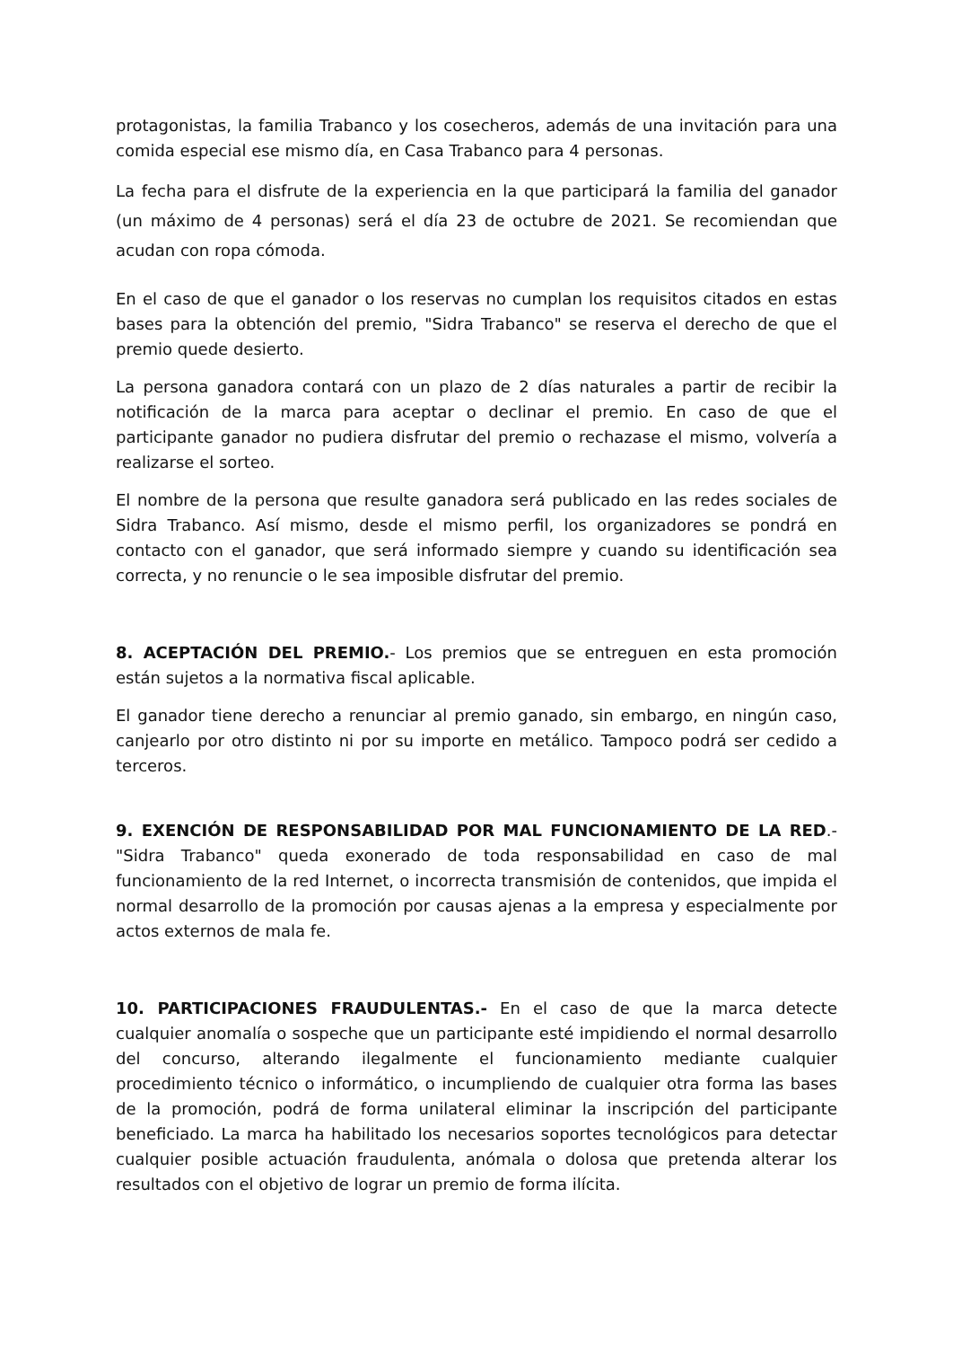protagonistas, la familia Trabanco y los cosecheros, además de una invitación para una comida especial ese mismo día, en Casa Trabanco para 4 personas.
La fecha para el disfrute de la experiencia en la que participará la familia del ganador (un máximo de 4 personas) será el día 23 de octubre de 2021. Se recomiendan que acudan con ropa cómoda.
En el caso de que el ganador o los reservas no cumplan los requisitos citados en estas bases para la obtención del premio, "Sidra Trabanco" se reserva el derecho de que el premio quede desierto.
La persona ganadora contará con un plazo de 2 días naturales a partir de recibir la notificación de la marca para aceptar o declinar el premio. En caso de que el participante ganador no pudiera disfrutar del premio o rechazase el mismo, volvería a realizarse el sorteo.
El nombre de la persona que resulte ganadora será publicado en las redes sociales de Sidra Trabanco. Así mismo, desde el mismo perfil, los organizadores se pondrá en contacto con el ganador, que será informado siempre y cuando su identificación sea correcta, y no renuncie o le sea imposible disfrutar del premio.
8. ACEPTACIÓN DEL PREMIO.- Los premios que se entreguen en esta promoción están sujetos a la normativa fiscal aplicable.
El ganador tiene derecho a renunciar al premio ganado, sin embargo, en ningún caso, canjearlo por otro distinto ni por su importe en metálico. Tampoco podrá ser cedido a terceros.
9. EXENCIÓN DE RESPONSABILIDAD POR MAL FUNCIONAMIENTO DE LA RED.- "Sidra Trabanco" queda exonerado de toda responsabilidad en caso de mal funcionamiento de la red Internet, o incorrecta transmisión de contenidos, que impida el normal desarrollo de la promoción por causas ajenas a la empresa y especialmente por actos externos de mala fe.
10. PARTICIPACIONES FRAUDULENTAS.- En el caso de que la marca detecte cualquier anomalía o sospeche que un participante esté impidiendo el normal desarrollo del concurso, alterando ilegalmente el funcionamiento mediante cualquier procedimiento técnico o informático, o incumpliendo de cualquier otra forma las bases de la promoción, podrá de forma unilateral eliminar la inscripción del participante beneficiado. La marca ha habilitado los necesarios soportes tecnológicos para detectar cualquier posible actuación fraudulenta, anómala o dolosa que pretenda alterar los resultados con el objetivo de lograr un premio de forma ilícita.